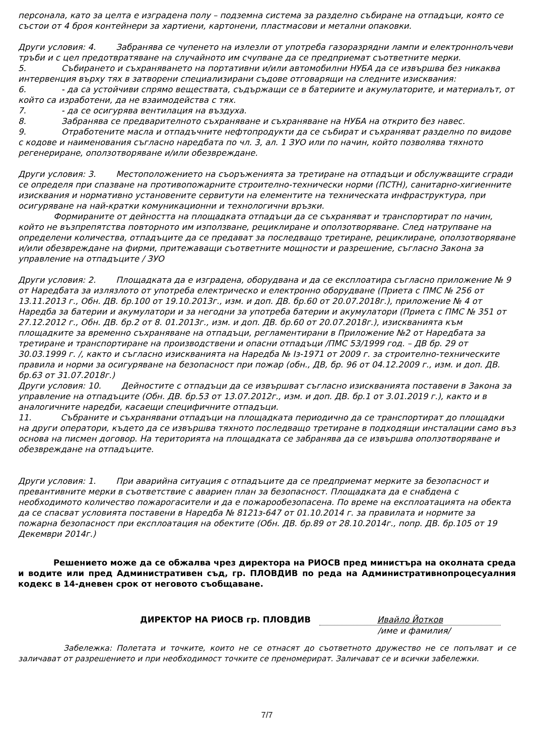персонала, като за целта е изградена полу – подземна система за разделно събиране на отпадъци, която се състои от 4 броя контейнери за хартиени, картонени, пластмасови и метални опаковки.
Други условия: 4. Забранява се чупенето на излезли от употреба газоразрядни лампи и електроннолъчеви тръби и с цел предотвратяване на случайното им счупване да се предприемат съответните мерки.
5. Събирането и съхраняването на портативни и/или автомобилни НУБА да се извършва без никаква интервенция върху тях в затворени специализирани съдове отговарящи на следните изисквания:
6. - да са устойчиви спрямо веществата, съдържащи се в батериите и акумулаторите, и материалът, от който са изработени, да не взаимодейства с тях.
7. - да се осигурява вентилация на въздуха.
8. Забранява се предварителното съхраняване и съхраняване на НУБА на открито без навес.
9. Отработените масла и отпадъчните нефтопродукти да се събират и съхраняват разделно по видове с кодове и наименования съгласно наредбата по чл. 3, ал. 1 ЗУО или по начин, който позволява тяхното регенериране, оползотворяване и/или обезвреждане.
Други условия: 3. Местоположението на съоръженията за третиране на отпадъци и обслужващите сгради се определя при спазване на противопожарните строително-технически норми (ПСТН), санитарно-хигиенните изисквания и нормативно установените сервитути на елементите на техническата инфраструктура, при осигуряване на най-кратки комуникационни и технологични връзки.
Формираните от дейността на площадката отпадъци да се съхраняват и транспортират по начин, който не възпрепятства повторното им използване, рециклиране и оползотворяване. След натрупване на определени количества, отпадъците да се предават за последващо третиране, рециклиране, оползотворяване и/или обезвреждане на фирми, притежаващи съответните мощности и разрешение, съгласно Закона за управление на отпадъците / ЗУО
Други условия: 2. Площадката да е изградена, оборудвана и да се експлоатира съгласно приложение № 9 от Наредбата за излязлото от употреба електрическо и електронно оборудване (Приета с ПМС № 256 от 13.11.2013 г., Обн. ДВ. бр.100 от 19.10.2013г., изм. и доп. ДВ. бр.60 от 20.07.2018г.), приложение № 4 от Наредба за батерии и акумулатори и за негодни за употреба батерии и акумулатори (Приета с ПМС № 351 от 27.12.2012 г., Обн. ДВ. бр.2 от 8. 01.2013г., изм. и доп. ДВ. бр.60 от 20.07.2018г.), изискванията към площадките за временно съхраняване на отпадъци, регламентирани в Приложение №2 от Наредбата за третиране и транспортиране на производствени и опасни отпадъци /ПМС 53/1999 год. – ДВ бр. 29 от 30.03.1999 г. /, както и съгласно изискванията на Наредба № Із-1971 от 2009 г. за строително-техническите правила и норми за осигуряване на безопасност при пожар (обн., ДВ, бр. 96 от 04.12.2009 г., изм. и доп. ДВ. бр.63 от 31.07.2018г.)
Други условия: 10. Дейностите с отпадъци да се извършват съгласно изискванията поставени в Закона за управление на отпадъците (Обн. ДВ. бр.53 от 13.07.2012г., изм. и доп. ДВ. бр.1 от 3.01.2019 г.), както и в аналогичните наредби, касаещи специфичните отпадъци.
11. Събраните и съхранявани отпадъци на площадката периодично да се транспортират до площадки на други оператори, където да се извършва тяхното последващо третиране в подходящи инсталации само въз основа на писмен договор. На територията на площадката се забранява да се извършва оползотворяване и обезвреждане на отпадъците.
Други условия: 1. При аварийна ситуация с отпадъците да се предприемат мерките за безопасност и превантивните мерки в съответствие с авариен план за безопасност. Площадката да е снабдена с необходимото количество пожарогасители и да е пожарообезопасена. По време на експлоатацията на обекта да се спасват условията поставени в Наредба № 8121з-647 от 01.10.2014 г. за правилата и нормите за пожарна безопасност при експлоатация на обектите (Обн. ДВ. бр.89 от 28.10.2014г., попр. ДВ. бр.105 от 19 Декември 2014г.)
Решението може да се обжалва чрез директора на РИОСВ пред министъра на околната среда и водите или пред Административен съд, гр. ПЛОВДИВ по реда на Административнопроцесуалния кодекс в 14-дневен срок от неговото съобщаване.
ДИРЕКТОР НА РИОСВ гр. ПЛОВДИВ Ивайло Йотков
/име и фамилия/
Забележка: Полетата и точките, които не се отнасят до съответното дружество не се попълват и се заличават от разрешението и при необходимост точките се преномерират. Заличават се и всички забележки.
7/7